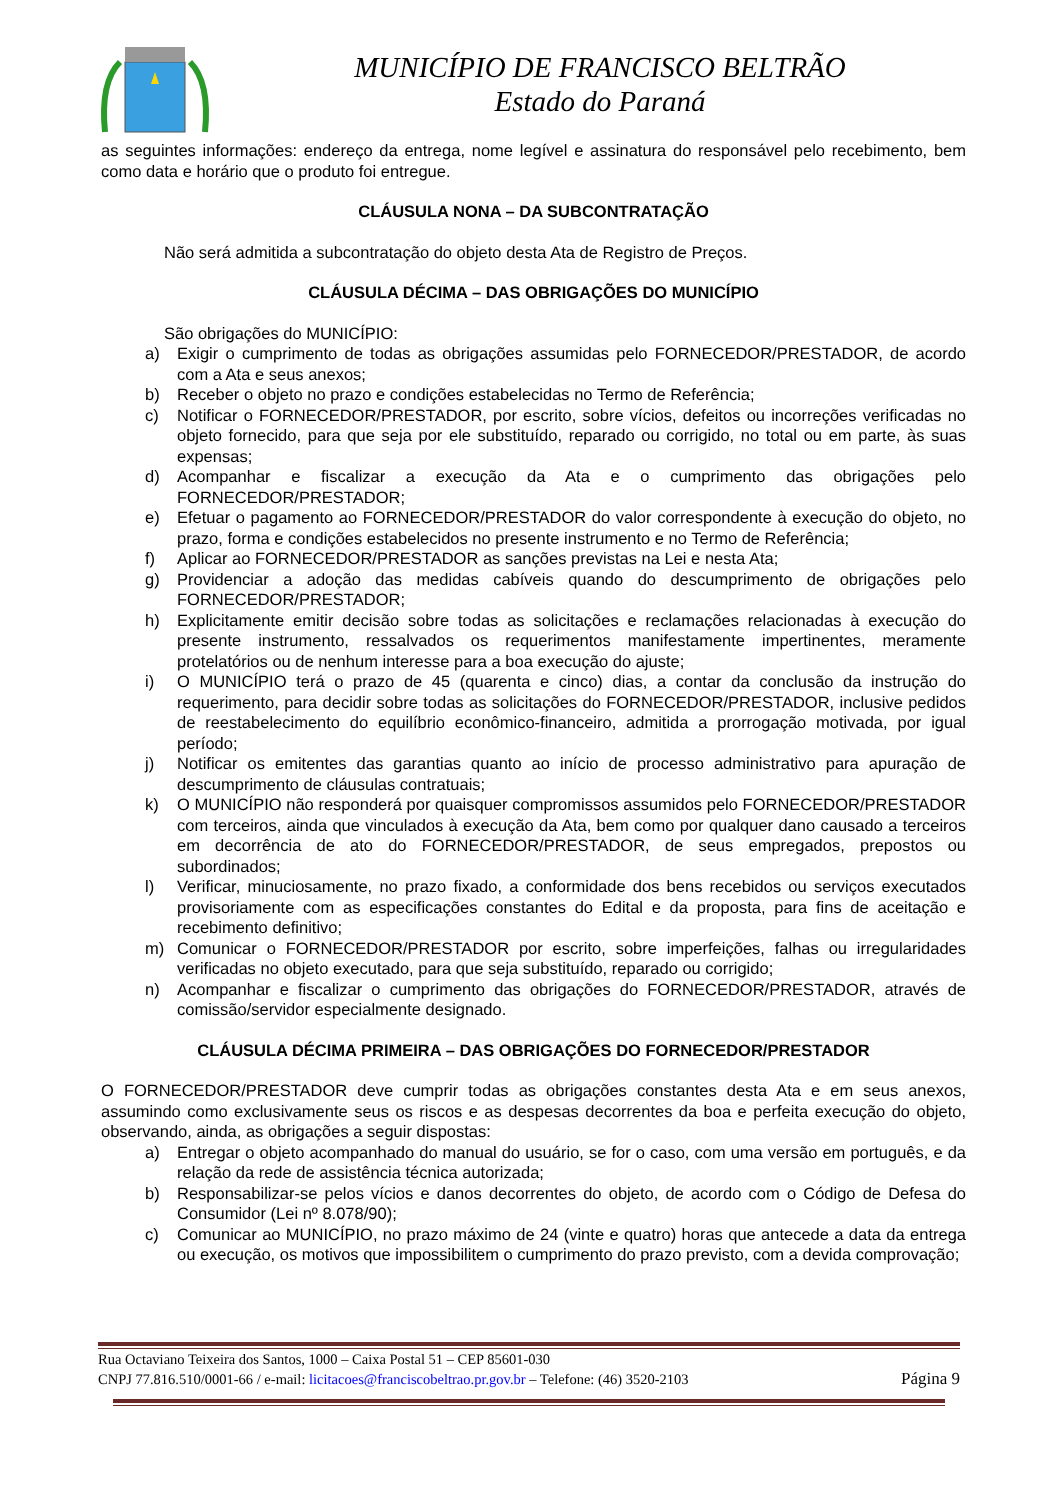MUNICÍPIO DE FRANCISCO BELTRÃO
Estado do Paraná
as seguintes informações: endereço da entrega, nome legível e assinatura do responsável pelo recebimento, bem como data e horário que o produto foi entregue.
CLÁUSULA NONA – DA SUBCONTRATAÇÃO
Não será admitida a subcontratação do objeto desta Ata de Registro de Preços.
CLÁUSULA DÉCIMA – DAS OBRIGAÇÕES DO MUNICÍPIO
São obrigações do MUNICÍPIO:
a) Exigir o cumprimento de todas as obrigações assumidas pelo FORNECEDOR/PRESTADOR, de acordo com a Ata e seus anexos;
b) Receber o objeto no prazo e condições estabelecidas no Termo de Referência;
c) Notificar o FORNECEDOR/PRESTADOR, por escrito, sobre vícios, defeitos ou incorreções verificadas no objeto fornecido, para que seja por ele substituído, reparado ou corrigido, no total ou em parte, às suas expensas;
d) Acompanhar e fiscalizar a execução da Ata e o cumprimento das obrigações pelo FORNECEDOR/PRESTADOR;
e) Efetuar o pagamento ao FORNECEDOR/PRESTADOR do valor correspondente à execução do objeto, no prazo, forma e condições estabelecidos no presente instrumento e no Termo de Referência;
f) Aplicar ao FORNECEDOR/PRESTADOR as sanções previstas na Lei e nesta Ata;
g) Providenciar a adoção das medidas cabíveis quando do descumprimento de obrigações pelo FORNECEDOR/PRESTADOR;
h) Explicitamente emitir decisão sobre todas as solicitações e reclamações relacionadas à execução do presente instrumento, ressalvados os requerimentos manifestamente impertinentes, meramente protelatórios ou de nenhum interesse para a boa execução do ajuste;
i) O MUNICÍPIO terá o prazo de 45 (quarenta e cinco) dias, a contar da conclusão da instrução do requerimento, para decidir sobre todas as solicitações do FORNECEDOR/PRESTADOR, inclusive pedidos de reestabelecimento do equilíbrio econômico-financeiro, admitida a prorrogação motivada, por igual período;
j) Notificar os emitentes das garantias quanto ao início de processo administrativo para apuração de descumprimento de cláusulas contratuais;
k) O MUNICÍPIO não responderá por quaisquer compromissos assumidos pelo FORNECEDOR/PRESTADOR com terceiros, ainda que vinculados à execução da Ata, bem como por qualquer dano causado a terceiros em decorrência de ato do FORNECEDOR/PRESTADOR, de seus empregados, prepostos ou subordinados;
l) Verificar, minuciosamente, no prazo fixado, a conformidade dos bens recebidos ou serviços executados provisoriamente com as especificações constantes do Edital e da proposta, para fins de aceitação e recebimento definitivo;
m) Comunicar o FORNECEDOR/PRESTADOR por escrito, sobre imperfeições, falhas ou irregularidades verificadas no objeto executado, para que seja substituído, reparado ou corrigido;
n) Acompanhar e fiscalizar o cumprimento das obrigações do FORNECEDOR/PRESTADOR, através de comissão/servidor especialmente designado.
CLÁUSULA DÉCIMA PRIMEIRA – DAS OBRIGAÇÕES DO FORNECEDOR/PRESTADOR
O FORNECEDOR/PRESTADOR deve cumprir todas as obrigações constantes desta Ata e em seus anexos, assumindo como exclusivamente seus os riscos e as despesas decorrentes da boa e perfeita execução do objeto, observando, ainda, as obrigações a seguir dispostas:
a) Entregar o objeto acompanhado do manual do usuário, se for o caso, com uma versão em português, e da relação da rede de assistência técnica autorizada;
b) Responsabilizar-se pelos vícios e danos decorrentes do objeto, de acordo com o Código de Defesa do Consumidor (Lei nº 8.078/90);
c) Comunicar ao MUNICÍPIO, no prazo máximo de 24 (vinte e quatro) horas que antecede a data da entrega ou execução, os motivos que impossibilitem o cumprimento do prazo previsto, com a devida comprovação;
Rua Octaviano Teixeira dos Santos, 1000 – Caixa Postal 51 – CEP 85601-030
CNPJ 77.816.510/0001-66 / e-mail: licitacoes@franciscobeltrao.pr.gov.br – Telefone: (46) 3520-2103 Página 9